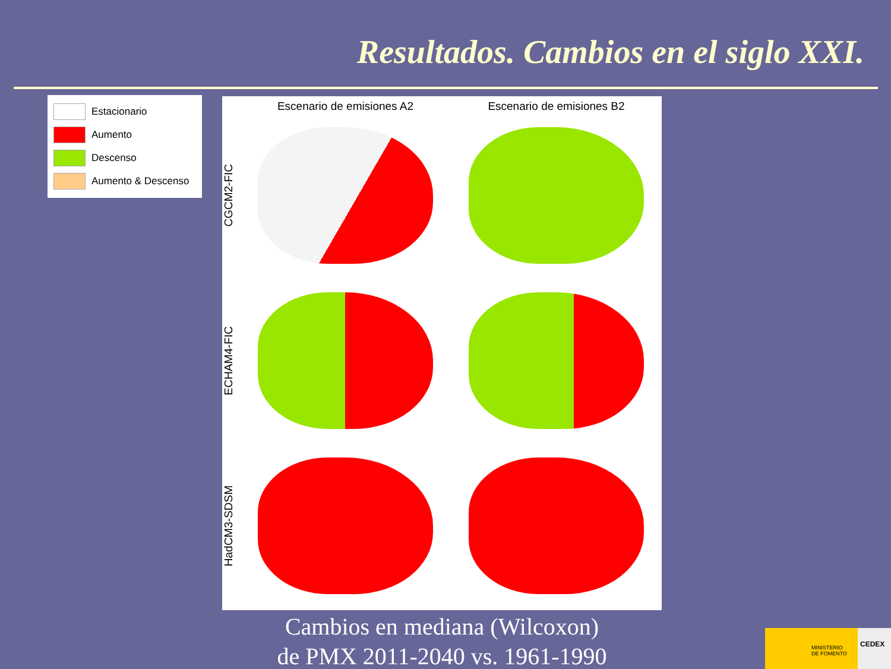Resultados. Cambios en el siglo XXI.
Estacionario
Aumento
Descenso
Aumento & Descenso
Escenario de emisiones A2 Escenario de emisiones B2
CGCM2-FIC
ECHAM4-FIC
HadCM3-SDSM
Cambios en mediana (Wilcoxon)
de PMX 2011-2040 vs. 1961-1990
MINISTERIO
DE FOMENTO
CEDEX